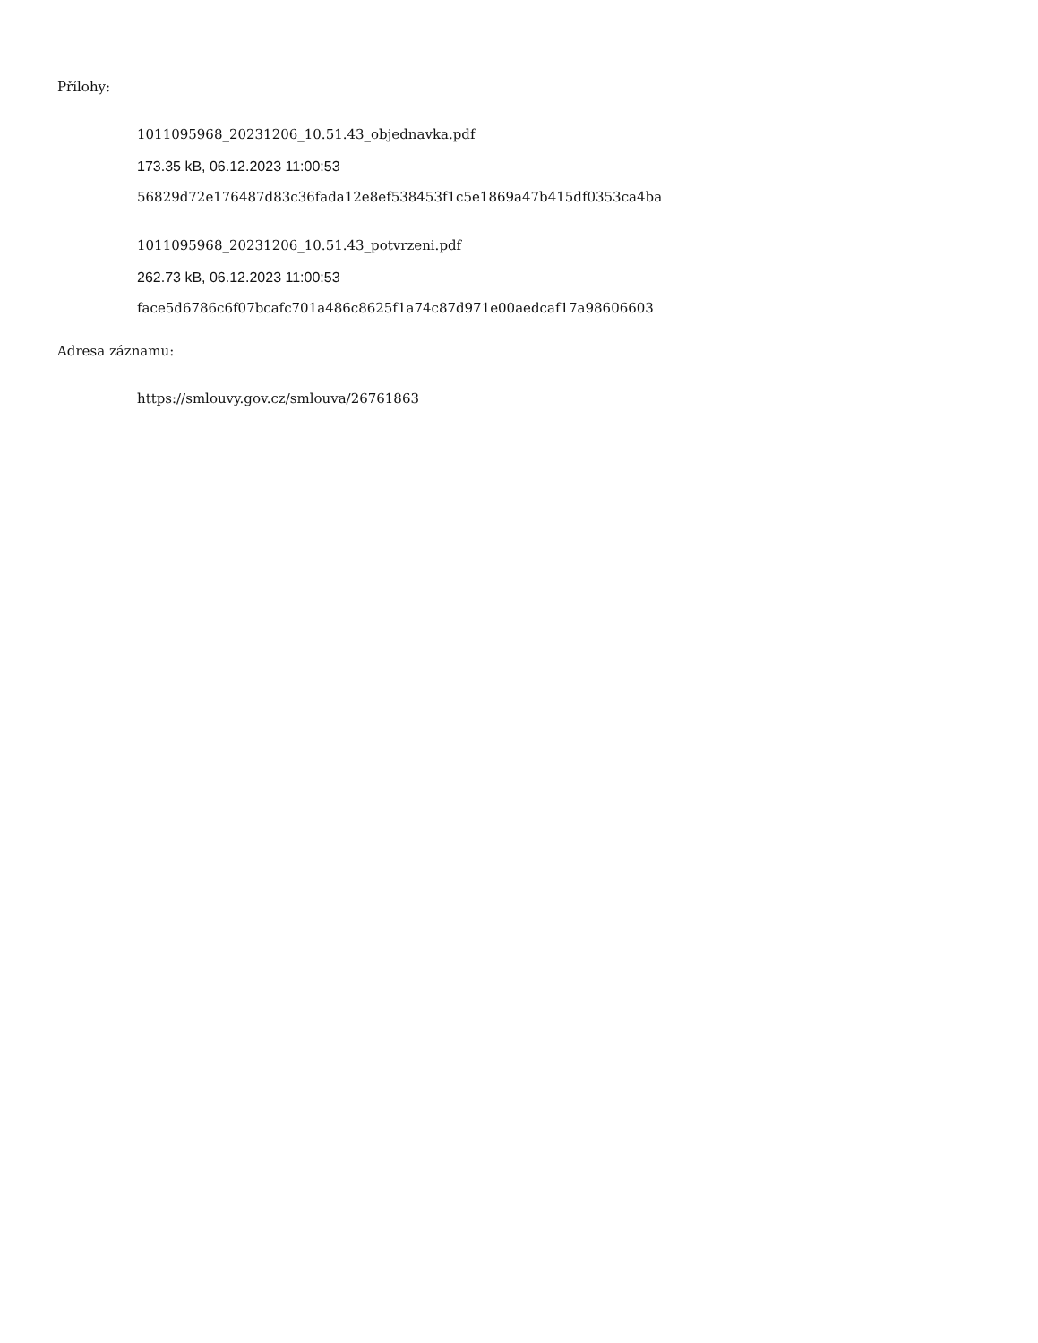Přílohy:
1011095968_20231206_10.51.43_objednavka.pdf
173.35 kB, 06.12.2023 11:00:53
56829d72e176487d83c36fada12e8ef538453f1c5e1869a47b415df0353ca4ba
1011095968_20231206_10.51.43_potvrzeni.pdf
262.73 kB, 06.12.2023 11:00:53
face5d6786c6f07bcafc701a486c8625f1a74c87d971e00aedcaf17a98606603
Adresa záznamu:
https://smlouvy.gov.cz/smlouva/26761863